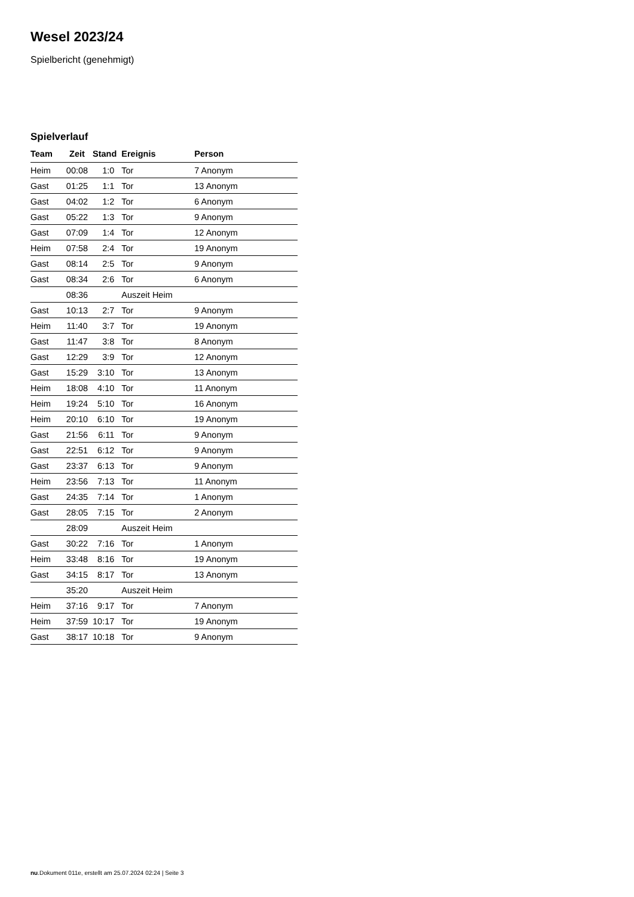Wesel 2023/24
Spielbericht (genehmigt)
Spielverlauf
| Team | Zeit | Stand | Ereignis | Person |
| --- | --- | --- | --- | --- |
| Heim | 00:08 | 1:0 | Tor | 7 Anonym |
| Gast | 01:25 | 1:1 | Tor | 13 Anonym |
| Gast | 04:02 | 1:2 | Tor | 6 Anonym |
| Gast | 05:22 | 1:3 | Tor | 9 Anonym |
| Gast | 07:09 | 1:4 | Tor | 12 Anonym |
| Heim | 07:58 | 2:4 | Tor | 19 Anonym |
| Gast | 08:14 | 2:5 | Tor | 9 Anonym |
| Gast | 08:34 | 2:6 | Tor | 6 Anonym |
| | 08:36 | | Auszeit Heim | |
| Gast | 10:13 | 2:7 | Tor | 9 Anonym |
| Heim | 11:40 | 3:7 | Tor | 19 Anonym |
| Gast | 11:47 | 3:8 | Tor | 8 Anonym |
| Gast | 12:29 | 3:9 | Tor | 12 Anonym |
| Gast | 15:29 | 3:10 | Tor | 13 Anonym |
| Heim | 18:08 | 4:10 | Tor | 11 Anonym |
| Heim | 19:24 | 5:10 | Tor | 16 Anonym |
| Heim | 20:10 | 6:10 | Tor | 19 Anonym |
| Gast | 21:56 | 6:11 | Tor | 9 Anonym |
| Gast | 22:51 | 6:12 | Tor | 9 Anonym |
| Gast | 23:37 | 6:13 | Tor | 9 Anonym |
| Heim | 23:56 | 7:13 | Tor | 11 Anonym |
| Gast | 24:35 | 7:14 | Tor | 1 Anonym |
| Gast | 28:05 | 7:15 | Tor | 2 Anonym |
| | 28:09 | | Auszeit Heim | |
| Gast | 30:22 | 7:16 | Tor | 1 Anonym |
| Heim | 33:48 | 8:16 | Tor | 19 Anonym |
| Gast | 34:15 | 8:17 | Tor | 13 Anonym |
| | 35:20 | | Auszeit Heim | |
| Heim | 37:16 | 9:17 | Tor | 7 Anonym |
| Heim | 37:59 | 10:17 | Tor | 19 Anonym |
| Gast | 38:17 | 10:18 | Tor | 9 Anonym |
nu.Dokument 011e, erstellt am 25.07.2024 02:24 | Seite 3